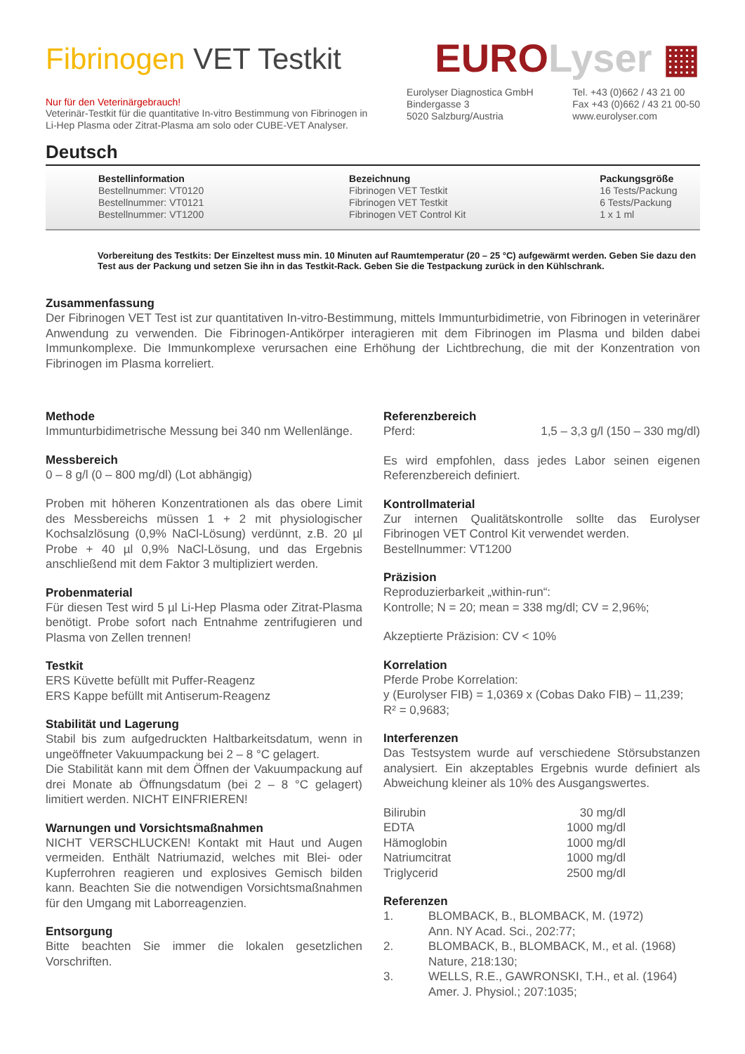Fibrinogen VET Testkit
EUROLyser ▦
Nur für den Veterinärgebrauch!
Veterinär-Testkit für die quantitative In-vitro Bestimmung von Fibrinogen in
Li-Hep Plasma oder Zitrat-Plasma am solo oder CUBE-VET Analyser.
Eurolyser Diagnostica GmbH
Bindergasse 3
5020 Salzburg/Austria
Tel. +43 (0)662 / 43 21 00
Fax +43 (0)662 / 43 21 00-50
www.eurolyser.com
Deutsch
Bestellinformation
Bestellnummer: VT0120
Bestellnummer: VT0121
Bestellnummer: VT1200
Bezeichnung
Fibrinogen VET Testkit
Fibrinogen VET Testkit
Fibrinogen VET Control Kit
Packungsgröße
16 Tests/Packung
6 Tests/Packung
1 x 1 ml
Vorbereitung des Testkits: Der Einzeltest muss min. 10 Minuten auf Raumtemperatur (20 – 25 °C) aufgewärmt werden. Geben Sie dazu den Test aus der Packung und setzen Sie ihn in das Testkit-Rack. Geben Sie die Testpackung zurück in den Kühlschrank.
Zusammenfassung
Der Fibrinogen VET Test ist zur quantitativen In-vitro-Bestimmung, mittels Immunturbidimetrie, von Fibrinogen in veterinärer Anwendung zu verwenden. Die Fibrinogen-Antikörper interagieren mit dem Fibrinogen im Plasma und bilden dabei Immunkomplexe. Die Immunkomplexe verursachen eine Erhöhung der Lichtbrechung, die mit der Konzentration von Fibrinogen im Plasma korreliert.
Methode
Immunturbidimetrische Messung bei 340 nm Wellenlänge.
Messbereich
0 – 8 g/l (0 – 800 mg/dl) (Lot abhängig)
Proben mit höheren Konzentrationen als das obere Limit des Messbereichs müssen 1 + 2 mit physiologischer Kochsalzlösung (0,9% NaCl-Lösung) verdünnt, z.B. 20 µl Probe + 40 µl 0,9% NaCl-Lösung, und das Ergebnis anschließend mit dem Faktor 3 multipliziert werden.
Probenmaterial
Für diesen Test wird 5 µl Li-Hep Plasma oder Zitrat-Plasma benötigt. Probe sofort nach Entnahme zentrifugieren und Plasma von Zellen trennen!
Testkit
ERS Küvette befüllt mit Puffer-Reagenz
ERS Kappe befüllt mit Antiserum-Reagenz
Stabilität und Lagerung
Stabil bis zum aufgedruckten Haltbarkeitsdatum, wenn in ungeöffneter Vakuumpackung bei 2 – 8 °C gelagert.
Die Stabilität kann mit dem Öffnen der Vakuumpackung auf drei Monate ab Öffnungsdatum (bei 2 – 8 °C gelagert) limitiert werden. NICHT EINFRIEREN!
Warnungen und Vorsichtsmaßnahmen
NICHT VERSCHLUCKEN! Kontakt mit Haut und Augen vermeiden. Enthält Natriumazid, welches mit Blei- oder Kupferrohren reagieren und explosives Gemisch bilden kann. Beachten Sie die notwendigen Vorsichtsmaßnahmen für den Umgang mit Laborreagenzien.
Entsorgung
Bitte beachten Sie immer die lokalen gesetzlichen Vorschriften.
Referenzbereich
| Pferd: | 1,5 – 3,3 g/l (150 – 330 mg/dl) |
Es wird empfohlen, dass jedes Labor seinen eigenen Referenzbereich definiert.
Kontrollmaterial
Zur internen Qualitätskontrolle sollte das Eurolyser Fibrinogen VET Control Kit verwendet werden.
Bestellnummer: VT1200
Präzision
Reproduzierbarkeit „within-run“:
Kontrolle; N = 20; mean = 338 mg/dl; CV = 2,96%;
Akzeptierte Präzision: CV < 10%
Korrelation
Pferde Probe Korrelation:
y (Eurolyser FIB) = 1,0369 x (Cobas Dako FIB) – 11,239;
R² = 0,9683;
Interferenzen
Das Testsystem wurde auf verschiedene Störsubstanzen analysiert. Ein akzeptables Ergebnis wurde definiert als Abweichung kleiner als 10% des Ausgangswertes.
| Bilirubin | 30 mg/dl |
| EDTA | 1000 mg/dl |
| Hämoglobin | 1000 mg/dl |
| Natriumcitrat | 1000 mg/dl |
| Triglycerid | 2500 mg/dl |
Referenzen
| 1. | BLOMBACK, B., BLOMBACK, M. (1972) Ann. NY Acad. Sci., 202:77; |
| 2. | BLOMBACK, B., BLOMBACK, M., et al. (1968) Nature, 218:130; |
| 3. | WELLS, R.E., GAWRONSKI, T.H., et al. (1964) Amer. J. Physiol.; 207:1035; |